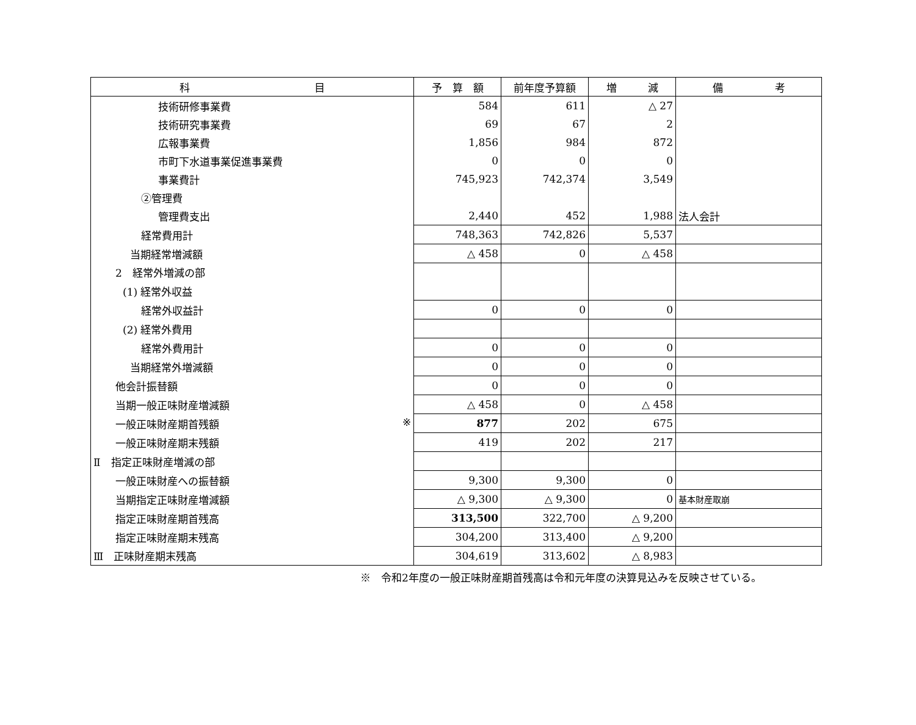| 科 目 | 予 算 額 | 前年度予算額 | 増 減 | 備 考 |
| --- | --- | --- | --- | --- |
| 技術研修事業費 | 584 | 611 | △ 27 | |
| 技術研究事業費 | 69 | 67 | 2 | |
| 広報事業費 | 1,856 | 984 | 872 | |
| 市町下水道事業促進事業費 | 0 | 0 | 0 | |
| 事業費計 | 745,923 | 742,374 | 3,549 | |
| ②管理費 | | | | |
| 管理費支出 | 2,440 | 452 | 1,988 | 法人会計 |
| 経常費用計 | 748,363 | 742,826 | 5,537 | |
| 当期経常増減額 | △ 458 | 0 | △ 458 | |
| 2 経常外増減の部 | | | | |
| (1) 経常外収益 | | | | |
| 経常外収益計 | 0 | 0 | 0 | |
| (2) 経常外費用 | | | | |
| 経常外費用計 | 0 | 0 | 0 | |
| 当期経常外増減額 | 0 | 0 | 0 | |
| 他会計振替額 | 0 | 0 | 0 | |
| 当期一般正味財産増減額 | △ 458 | 0 | △ 458 | |
| 一般正味財産期首残額 ※ | 877 | 202 | 675 | |
| 一般正味財産期末残額 | 419 | 202 | 217 | |
| Ⅱ 指定正味財産増減の部 | | | | |
| 一般正味財産への振替額 | 9,300 | 9,300 | 0 | |
| 当期指定正味財産増減額 | △ 9,300 | △ 9,300 | 0 | 基本財産取崩 |
| 指定正味財産期首残高 | 313,500 | 322,700 | △ 9,200 | |
| 指定正味財産期末残高 | 304,200 | 313,400 | △ 9,200 | |
| Ⅲ 正味財産期末残高 | 304,619 | 313,602 | △ 8,983 | |
※　令和2年度の一般正味財産期首残高は令和元年度の決算見込みを反映させている。